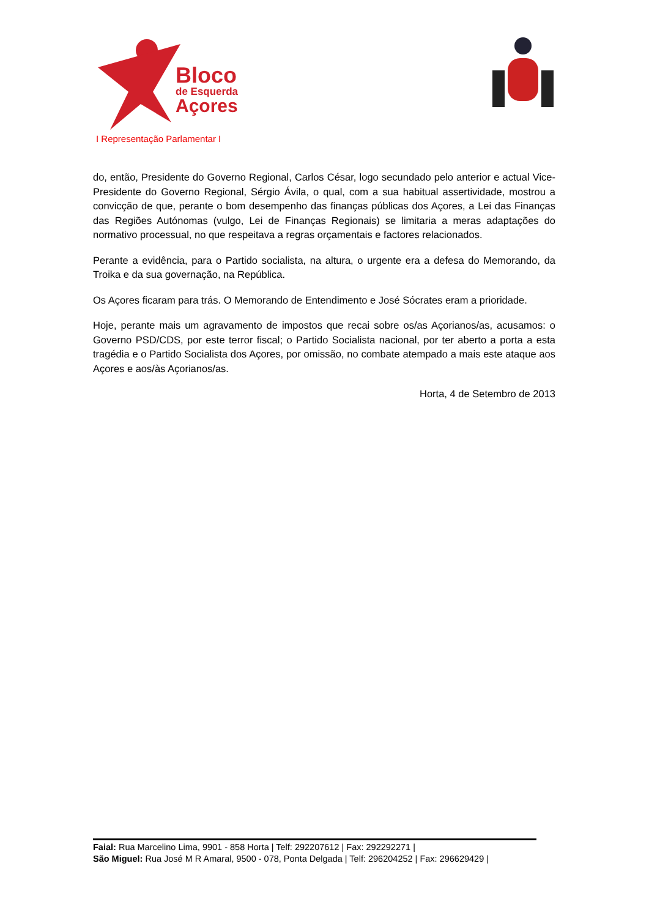Bloco
de Esquerda
Açores
I Representação Parlamentar I
do, então, Presidente do Governo Regional, Carlos César, logo secundado pelo anterior e actual Vice-Presidente do Governo Regional, Sérgio Ávila, o qual, com a sua habitual assertividade, mostrou a convicção de que, perante o bom desempenho das finanças públicas dos Açores, a Lei das Finanças das Regiões Autónomas (vulgo, Lei de Finanças Regionais) se limitaria a meras adaptações do normativo processual, no que respeitava a regras orçamentais e factores relacionados.
Perante a evidência, para o Partido socialista, na altura, o urgente era a defesa do Memorando, da Troika e da sua governação, na República.
Os Açores ficaram para trás. O Memorando de Entendimento e José Sócrates eram a prioridade.
Hoje, perante mais um agravamento de impostos que recai sobre os/as Açorianos/as, acusamos: o Governo PSD/CDS, por este terror fiscal; o Partido Socialista nacional, por ter aberto a porta a esta tragédia e o Partido Socialista dos Açores, por omissão, no combate atempado a mais este ataque aos Açores e aos/às Açorianos/as.
Horta, 4 de Setembro de 2013
Faial: Rua Marcelino Lima, 9901 - 858 Horta | Telf: 292207612 | Fax: 292292271 |
São Miguel: Rua José M R Amaral, 9500 - 078, Ponta Delgada | Telf: 296204252 | Fax: 296629429 |